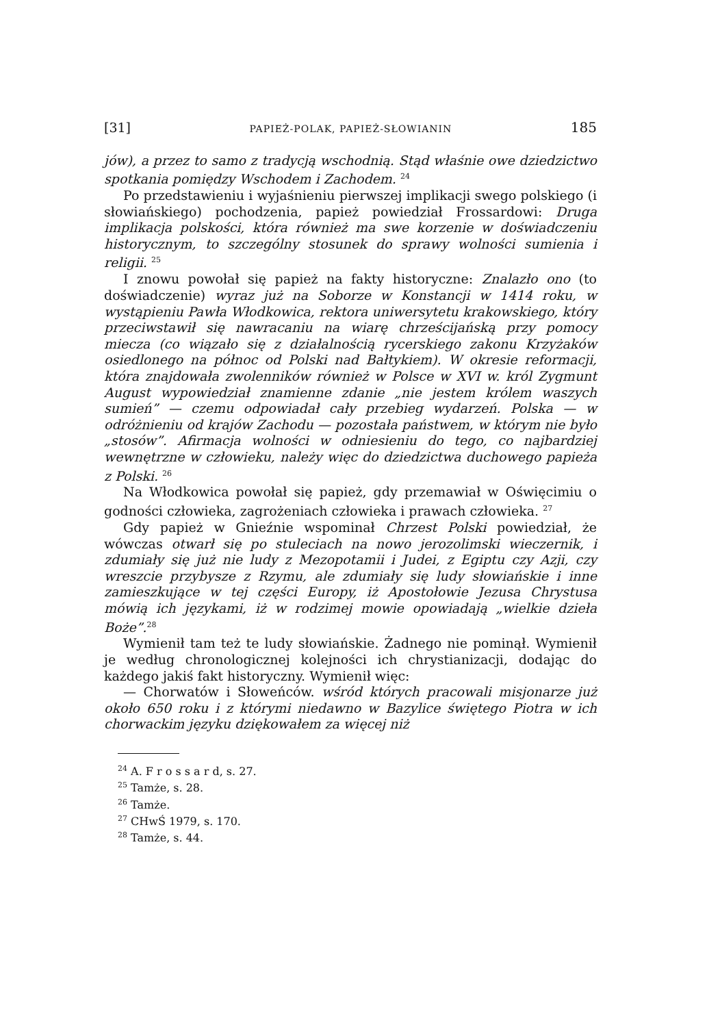[31] PAPIEŻ-POLAK, PAPIEŻ-SŁOWIANIN 185
jów), a przez to samo z tradycją wschodnią. Stąd właśnie owe dziedzictwo spotkania pomiędzy Wschodem i Zachodem. <sup>24</sup>
Po przedstawieniu i wyjaśnieniu pierwszej implikacji swego polskiego (i słowiańskiego) pochodzenia, papież powiedział Frossardowi: Druga implikacja polskości, która również ma swe korzenie w doświadczeniu historycznym, to szczególny stosunek do sprawy wolności sumienia i religii. <sup>25</sup>
I znowu powołał się papież na fakty historyczne: Znalazło ono (to doświadczenie) wyraz już na Soborze w Konstancji w 1414 roku, w wystąpieniu Pawła Włodkowica, rektora uniwersytetu krakowskiego, który przeciwstawił się nawracaniu na wiarę chrześcijańską przy pomocy miecza (co wiązało się z działalnością rycerskiego zakonu Krzyżaków osiedlonego na północ od Polski nad Bałtykiem). W okresie reformacji, która znajdowała zwolenników również w Polsce w XVI w. król Zygmunt August wypowiedział znamienne zdanie „nie jestem królem waszych sumień” — czemu odpowiadał cały przebieg wydarzeń. Polska — w odróżnieniu od krajów Zachodu — pozostała państwem, w którym nie było „stosów”. Afirmacja wolności w odniesieniu do tego, co najbardziej wewnętrzne w człowieku, należy więc do dziedzictwa duchowego papieża z Polski. <sup>26</sup>
Na Włodkowica powołał się papież, gdy przemawiał w Oświęcimiu o godności człowieka, zagrożeniach człowieka i prawach człowieka. <sup>27</sup>
Gdy papież w Gnieźnie wspominał Chrzest Polski powiedział, że wówczas otwarł się po stuleciach na nowo jerozolimski wieczernik, i zdumiały się już nie ludy z Mezopotamii i Judei, z Egiptu czy Azji, czy wreszcie przybysze z Rzymu, ale zdumiały się ludy słowiańskie i inne zamieszkujące w tej części Europy, iż Apostołowie Jezusa Chrystusa mówią ich językami, iż w rodzimej mowie opowiadają „wielkie dzieła Boże”.<sup>28</sup>
Wymienił tam też te ludy słowiańskie. Żadnego nie pominął. Wymienił je według chronologicznej kolejności ich chrystianizacji, dodając do każdego jakiś fakt historyczny. Wymienił więc:
— Chorwatów i Słoweńców. wśród których pracowali misjonarze już około 650 roku i z którymi niedawno w Bazylice świętego Piotra w ich chorwackim języku dziękowałem za więcej niż
<sup>24</sup> A. F r o s s a r d, s. 27.
<sup>25</sup> Tamże, s. 28.
<sup>26</sup> Tamże.
<sup>27</sup> CHwŚ 1979, s. 170.
<sup>28</sup> Tamże, s. 44.